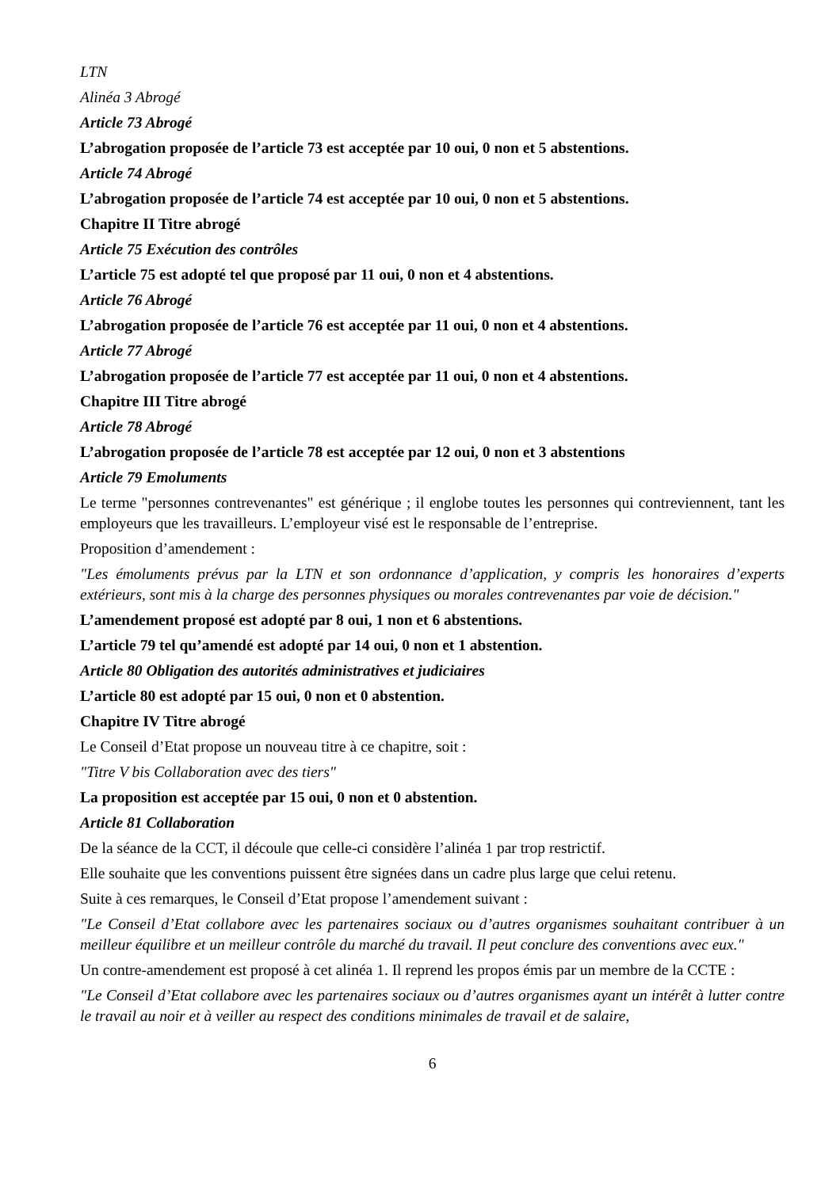LTN
Alinéa 3 Abrogé
Article 73 Abrogé
L’abrogation proposée de l’article 73 est acceptée par 10 oui, 0 non et 5 abstentions.
Article 74 Abrogé
L’abrogation proposée de l’article 74 est acceptée par 10 oui, 0 non et 5 abstentions.
Chapitre II Titre abrogé
Article 75 Exécution des contrôles
L’article 75 est adopté tel que proposé par 11 oui, 0 non et 4 abstentions.
Article 76 Abrogé
L’abrogation proposée de l’article 76 est acceptée par 11 oui, 0 non et 4 abstentions.
Article 77 Abrogé
L’abrogation proposée de l’article 77 est acceptée par 11 oui, 0 non et 4 abstentions.
Chapitre III Titre abrogé
Article 78 Abrogé
L’abrogation proposée de l’article 78 est acceptée par 12 oui, 0 non et 3 abstentions
Article 79 Emoluments
Le terme "personnes contrevenantes" est générique ; il englobe toutes les personnes qui contreviennent, tant les employeurs que les travailleurs. L’employeur visé est le responsable de l’entreprise.
Proposition d’amendement :
"Les émoluments prévus par la LTN et son ordonnance d’application, y compris les honoraires d’experts extérieurs, sont mis à la charge des personnes physiques ou morales contrevenantes par voie de décision."
L’amendement proposé est adopté par 8 oui, 1 non et 6 abstentions.
L’article 79 tel qu’amendé est adopté par 14 oui, 0 non et 1 abstention.
Article 80 Obligation des autorités administratives et judiciaires
L’article 80 est adopté par 15 oui, 0 non et 0 abstention.
Chapitre IV Titre abrogé
Le Conseil d’Etat propose un nouveau titre à ce chapitre, soit :
"Titre V bis Collaboration avec des tiers"
La proposition est acceptée par 15 oui, 0 non et 0 abstention.
Article 81 Collaboration
De la séance de la CCT, il découle que celle-ci considère l’alinéa 1 par trop restrictif.
Elle souhaite que les conventions puissent être signées dans un cadre plus large que celui retenu.
Suite à ces remarques, le Conseil d’Etat propose l’amendement suivant :
"Le Conseil d’Etat collabore avec les partenaires sociaux ou d’autres organismes souhaitant contribuer à un meilleur équilibre et un meilleur contrôle du marché du travail. Il peut conclure des conventions avec eux."
Un contre-amendement est proposé à cet alinéa 1. Il reprend les propos émis par un membre de la CCTE :
"Le Conseil d’Etat collabore avec les partenaires sociaux ou d’autres organismes ayant un intérêt à lutter contre le travail au noir et à veiller au respect des conditions minimales de travail et de salaire,
6